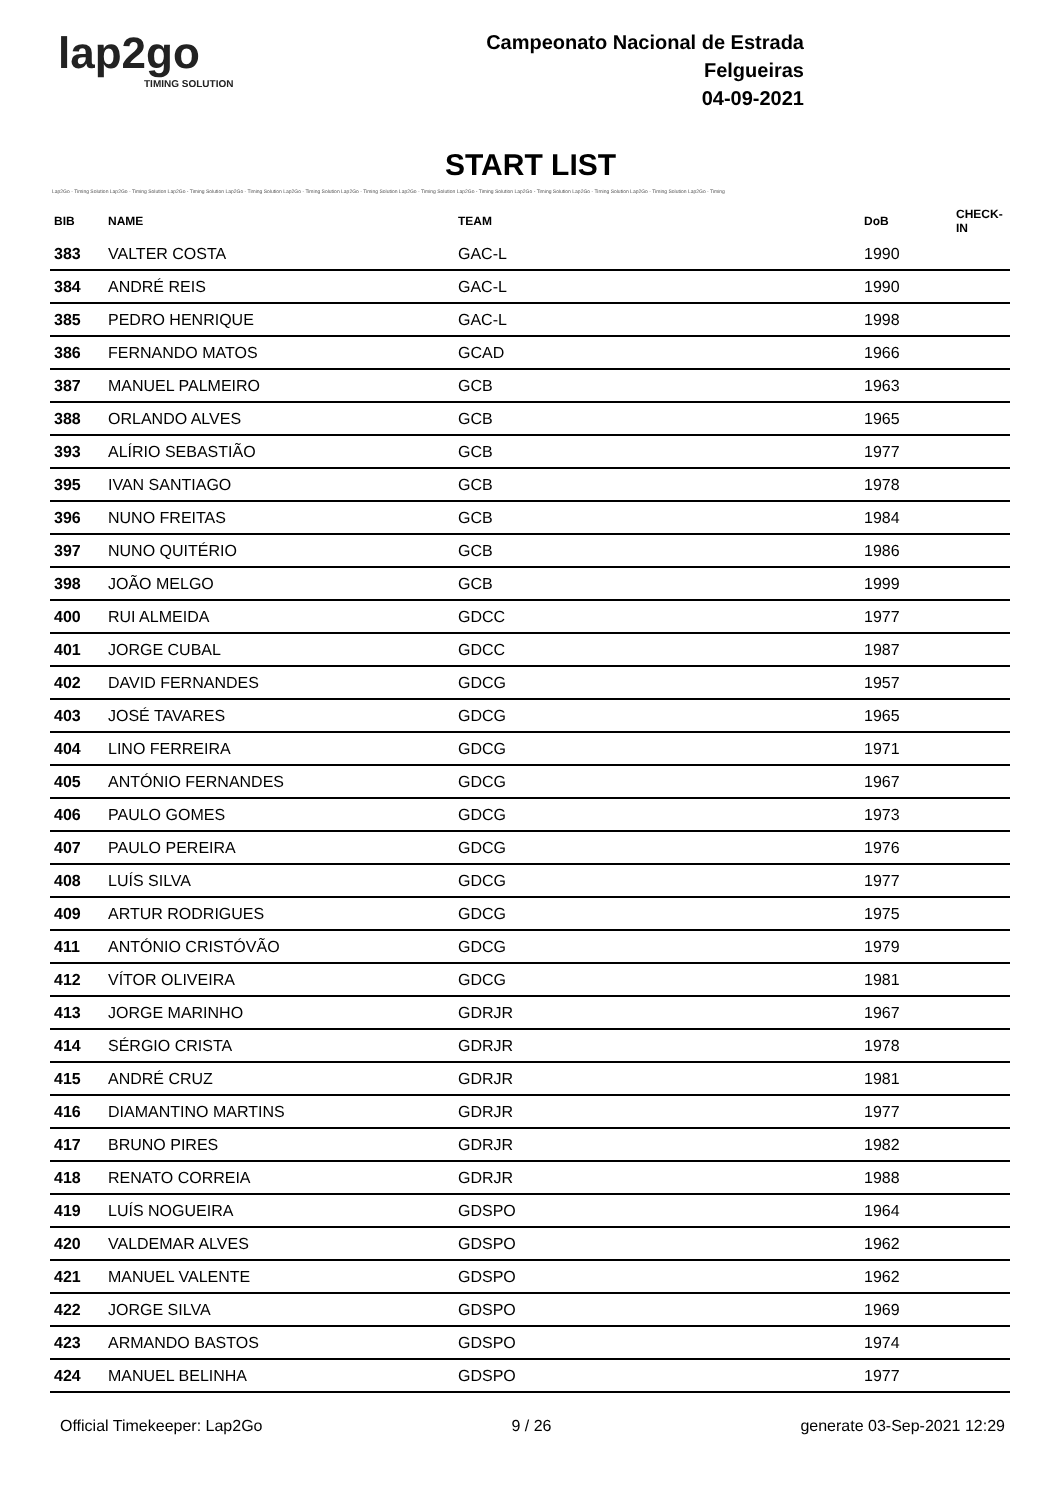lap2go
TIMING SOLUTION
Campeonato Nacional de Estrada
Felgueiras
04-09-2021
START LIST
Lap2Go - Timing Solution Lap2Go - Timing Solution Lap2Go - Timing Solution Lap2Go - Timing Solution Lap2Go - Timing Solution Lap2Go - Timing Solution Lap2Go - Timing Solution Lap2Go - Timing Solution Lap2Go - Timing Solution Lap2Go - Timing Solution Lap2Go - Timing Solution Lap2Go - Timing
| BIB | NAME | TEAM | DoB | CHECK-IN |
| --- | --- | --- | --- | --- |
| 383 | VALTER COSTA | GAC-L | 1990 | |
| 384 | ANDRÉ REIS | GAC-L | 1990 | |
| 385 | PEDRO HENRIQUE | GAC-L | 1998 | |
| 386 | FERNANDO MATOS | GCAD | 1966 | |
| 387 | MANUEL PALMEIRO | GCB | 1963 | |
| 388 | ORLANDO ALVES | GCB | 1965 | |
| 393 | ALÍRIO SEBASTIÃO | GCB | 1977 | |
| 395 | IVAN SANTIAGO | GCB | 1978 | |
| 396 | NUNO FREITAS | GCB | 1984 | |
| 397 | NUNO QUITÉRIO | GCB | 1986 | |
| 398 | JOÃO MELGO | GCB | 1999 | |
| 400 | RUI ALMEIDA | GDCC | 1977 | |
| 401 | JORGE CUBAL | GDCC | 1987 | |
| 402 | DAVID FERNANDES | GDCG | 1957 | |
| 403 | JOSÉ TAVARES | GDCG | 1965 | |
| 404 | LINO FERREIRA | GDCG | 1971 | |
| 405 | ANTÓNIO FERNANDES | GDCG | 1967 | |
| 406 | PAULO GOMES | GDCG | 1973 | |
| 407 | PAULO PEREIRA | GDCG | 1976 | |
| 408 | LUÍS SILVA | GDCG | 1977 | |
| 409 | ARTUR RODRIGUES | GDCG | 1975 | |
| 411 | ANTÓNIO CRISTÓVÃO | GDCG | 1979 | |
| 412 | VÍTOR OLIVEIRA | GDCG | 1981 | |
| 413 | JORGE MARINHO | GDRJR | 1967 | |
| 414 | SÉRGIO CRISTA | GDRJR | 1978 | |
| 415 | ANDRÉ CRUZ | GDRJR | 1981 | |
| 416 | DIAMANTINO MARTINS | GDRJR | 1977 | |
| 417 | BRUNO PIRES | GDRJR | 1982 | |
| 418 | RENATO CORREIA | GDRJR | 1988 | |
| 419 | LUÍS NOGUEIRA | GDSPO | 1964 | |
| 420 | VALDEMAR ALVES | GDSPO | 1962 | |
| 421 | MANUEL VALENTE | GDSPO | 1962 | |
| 422 | JORGE SILVA | GDSPO | 1969 | |
| 423 | ARMANDO BASTOS | GDSPO | 1974 | |
| 424 | MANUEL BELINHA | GDSPO | 1977 | |
Official Timekeeper: Lap2Go 9 / 26 generate 03-Sep-2021 12:29